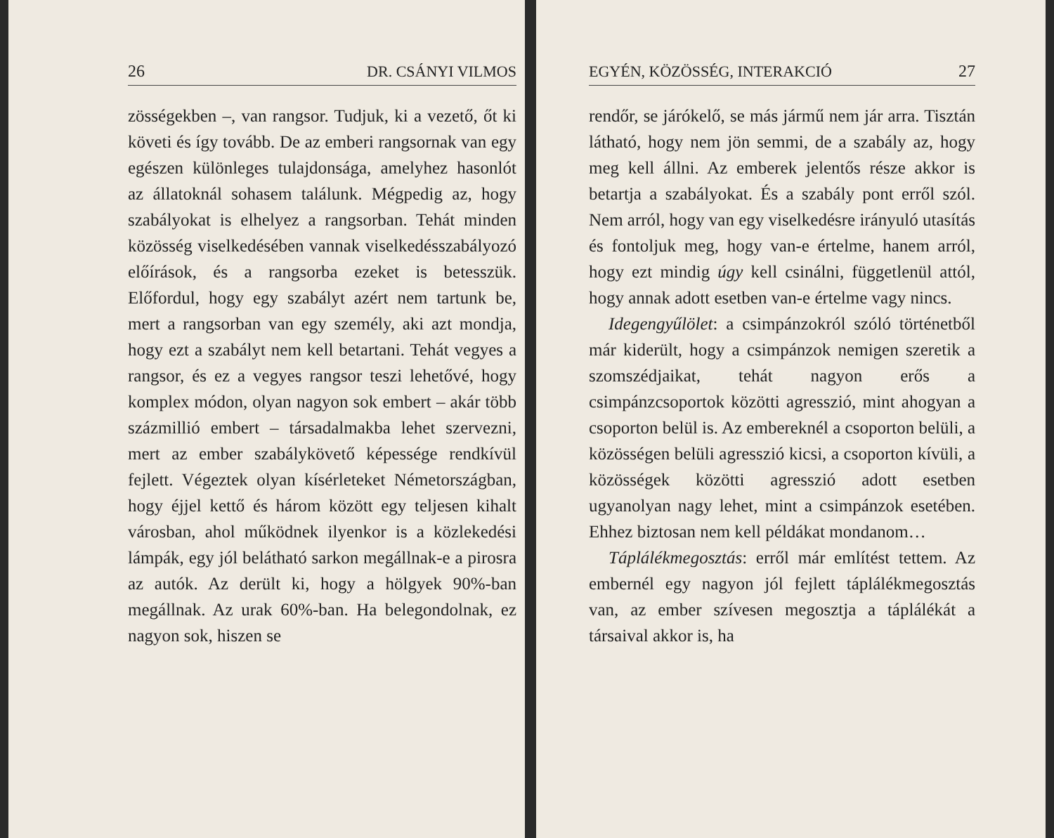26 DR. CSÁNYI VILMOS
zösségekben –, van rangsor. Tudjuk, ki a vezető, őt ki követi és így tovább. De az emberi rangsornak van egy egészen különleges tulajdonsága, amelyhez hasonlót az állatoknál sohasem találunk. Mégpedig az, hogy szabályokat is elhelyez a rangsorban. Tehát minden közösség viselkedésében vannak viselkedésszabályozó előírások, és a rangsorba ezeket is betesszük. Előfordul, hogy egy szabályt azért nem tartunk be, mert a rangsorban van egy személy, aki azt mondja, hogy ezt a szabályt nem kell betartani. Tehát vegyes a rangsor, és ez a vegyes rangsor teszi lehetővé, hogy komplex módon, olyan nagyon sok embert – akár több százmillió embert – társadalmakba lehet szervezni, mert az ember szabálykövető képessége rendkívül fejlett. Végeztek olyan kísérleteket Németországban, hogy éjjel kettő és három között egy teljesen kihalt városban, ahol működnek ilyenkor is a közlekedési lámpák, egy jól belátható sarkon megállnak-e a pirosra az autók. Az derült ki, hogy a hölgyek 90%-ban megállnak. Az urak 60%-ban. Ha belegondolnak, ez nagyon sok, hiszen se
EGYÉN, KÖZÖSSÉG, INTERAKCIÓ 27
rendőr, se járókelő, se más jármű nem jár arra. Tisztán látható, hogy nem jön semmi, de a szabály az, hogy meg kell állni. Az emberek jelentős része akkor is betartja a szabályokat. És a szabály pont erről szól. Nem arról, hogy van egy viselkedésre irányuló utasítás és fontoljuk meg, hogy van-e értelme, hanem arról, hogy ezt mindig úgy kell csinálni, függetlenül attól, hogy annak adott esetben van-e értelme vagy nincs.
Idegengyűlölet: a csimpánzokról szóló történetből már kiderült, hogy a csimpánzok nemigen szeretik a szomszédjaikat, tehát nagyon erős a csimpánzcsoportok közötti agresszió, mint ahogyan a csoporton belül is. Az embereknél a csoporton belüli, a közösségen belüli agresszió kicsi, a csoporton kívüli, a közösségek közötti agresszió adott esetben ugyanolyan nagy lehet, mint a csimpánzok esetében. Ehhez biztosan nem kell példákat mondanom…
Táplálékmegosztás: erről már említést tettem. Az embernél egy nagyon jól fejlett táplálékmegosztás van, az ember szívesen megosztja a táplálékát a társaival akkor is, ha